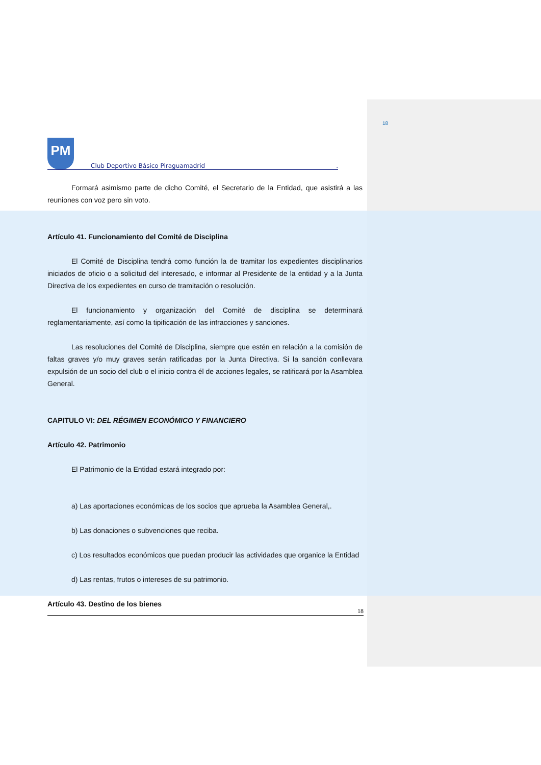18
PM
Club Deportivo Básico Piraguamadrid .
Formará asimismo parte de dicho Comité, el Secretario de la Entidad, que asistirá a las reuniones con voz pero sin voto.
Artículo 41. Funcionamiento del Comité de Disciplina
El Comité de Disciplina tendrá como función la de tramitar los expedientes disciplinarios iniciados de oficio o a solicitud del interesado, e informar al Presidente de la entidad y a la Junta Directiva de los expedientes en curso de tramitación o resolución.
El funcionamiento y organización del Comité de disciplina se determinará reglamentariamente, así como la tipificación de las infracciones y sanciones.
Las resoluciones del Comité de Disciplina, siempre que estén en relación a la comisión de faltas graves y/o muy graves serán ratificadas por la Junta Directiva. Si la sanción conllevara expulsión de un socio del club o el inicio contra él de acciones legales, se ratificará por la Asamblea General.
CAPITULO VI: DEL RÉGIMEN ECONÓMICO Y FINANCIERO
Artículo 42. Patrimonio
El Patrimonio de la Entidad estará integrado por:
a) Las aportaciones económicas de los socios que aprueba la Asamblea General,.
b) Las donaciones o subvenciones que reciba.
c) Los resultados económicos que puedan producir las actividades que organice la Entidad
d) Las rentas, frutos o intereses de su patrimonio.
Artículo 43. Destino de los bienes
18